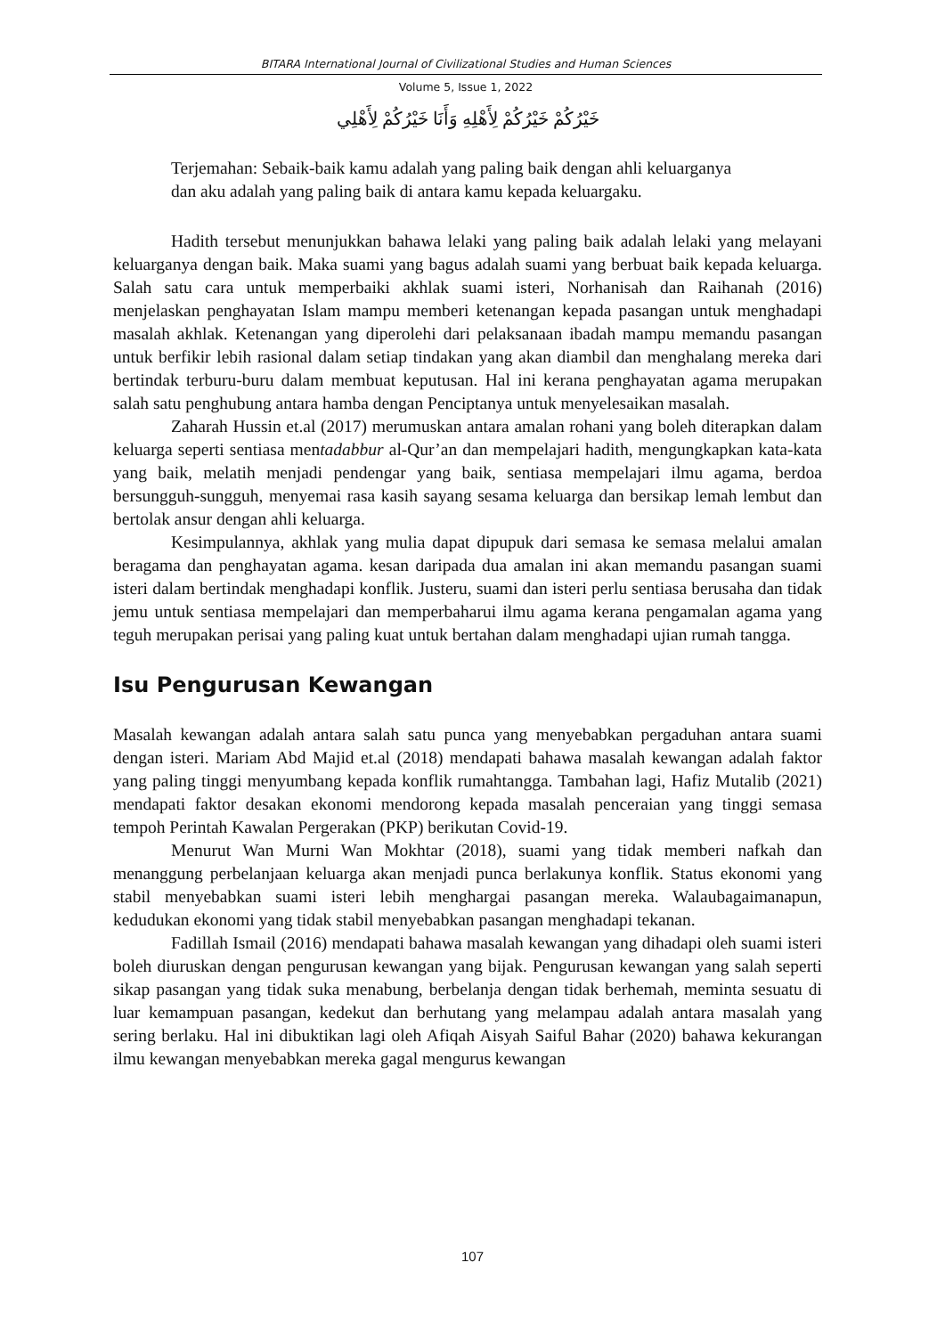BITARA International Journal of Civilizational Studies and Human Sciences
Volume 5, Issue 1, 2022
خَيْرُكُمْ خَيْرُكُمْ لِأَهْلِهِ وَأَنَا خَيْرُكُمْ لِأَهْلِي
Terjemahan: Sebaik-baik kamu adalah yang paling baik dengan ahli keluarganya
dan aku adalah yang paling baik di antara kamu kepada keluargaku.
Hadith tersebut menunjukkan bahawa lelaki yang paling baik adalah lelaki yang melayani keluarganya dengan baik. Maka suami yang bagus adalah suami yang berbuat baik kepada keluarga. Salah satu cara untuk memperbaiki akhlak suami isteri, Norhanisah dan Raihanah (2016) menjelaskan penghayatan Islam mampu memberi ketenangan kepada pasangan untuk menghadapi masalah akhlak. Ketenangan yang diperolehi dari pelaksanaan ibadah mampu memandu pasangan untuk berfikir lebih rasional dalam setiap tindakan yang akan diambil dan menghalang mereka dari bertindak terburu-buru dalam membuat keputusan. Hal ini kerana penghayatan agama merupakan salah satu penghubung antara hamba dengan Penciptanya untuk menyelesaikan masalah.
Zaharah Hussin et.al (2017) merumuskan antara amalan rohani yang boleh diterapkan dalam keluarga seperti sentiasa mentadabbur al-Qur’an dan mempelajari hadith, mengungkapkan kata-kata yang baik, melatih menjadi pendengar yang baik, sentiasa mempelajari ilmu agama, berdoa bersungguh-sungguh, menyemai rasa kasih sayang sesama keluarga dan bersikap lemah lembut dan bertolak ansur dengan ahli keluarga.
Kesimpulannya, akhlak yang mulia dapat dipupuk dari semasa ke semasa melalui amalan beragama dan penghayatan agama. kesan daripada dua amalan ini akan memandu pasangan suami isteri dalam bertindak menghadapi konflik. Justeru, suami dan isteri perlu sentiasa berusaha dan tidak jemu untuk sentiasa mempelajari dan memperbaharui ilmu agama kerana pengamalan agama yang teguh merupakan perisai yang paling kuat untuk bertahan dalam menghadapi ujian rumah tangga.
Isu Pengurusan Kewangan
Masalah kewangan adalah antara salah satu punca yang menyebabkan pergaduhan antara suami dengan isteri. Mariam Abd Majid et.al (2018) mendapati bahawa masalah kewangan adalah faktor yang paling tinggi menyumbang kepada konflik rumahtangga. Tambahan lagi, Hafiz Mutalib (2021) mendapati faktor desakan ekonomi mendorong kepada masalah penceraian yang tinggi semasa tempoh Perintah Kawalan Pergerakan (PKP) berikutan Covid-19.
Menurut Wan Murni Wan Mokhtar (2018), suami yang tidak memberi nafkah dan menanggung perbelanjaan keluarga akan menjadi punca berlakunya konflik. Status ekonomi yang stabil menyebabkan suami isteri lebih menghargai pasangan mereka. Walaubagaimanapun, kedudukan ekonomi yang tidak stabil menyebabkan pasangan menghadapi tekanan.
Fadillah Ismail (2016) mendapati bahawa masalah kewangan yang dihadapi oleh suami isteri boleh diuruskan dengan pengurusan kewangan yang bijak. Pengurusan kewangan yang salah seperti sikap pasangan yang tidak suka menabung, berbelanja dengan tidak berhemah, meminta sesuatu di luar kemampuan pasangan, kedekut dan berhutang yang melampau adalah antara masalah yang sering berlaku. Hal ini dibuktikan lagi oleh Afiqah Aisyah Saiful Bahar (2020) bahawa kekurangan ilmu kewangan menyebabkan mereka gagal mengurus kewangan
107